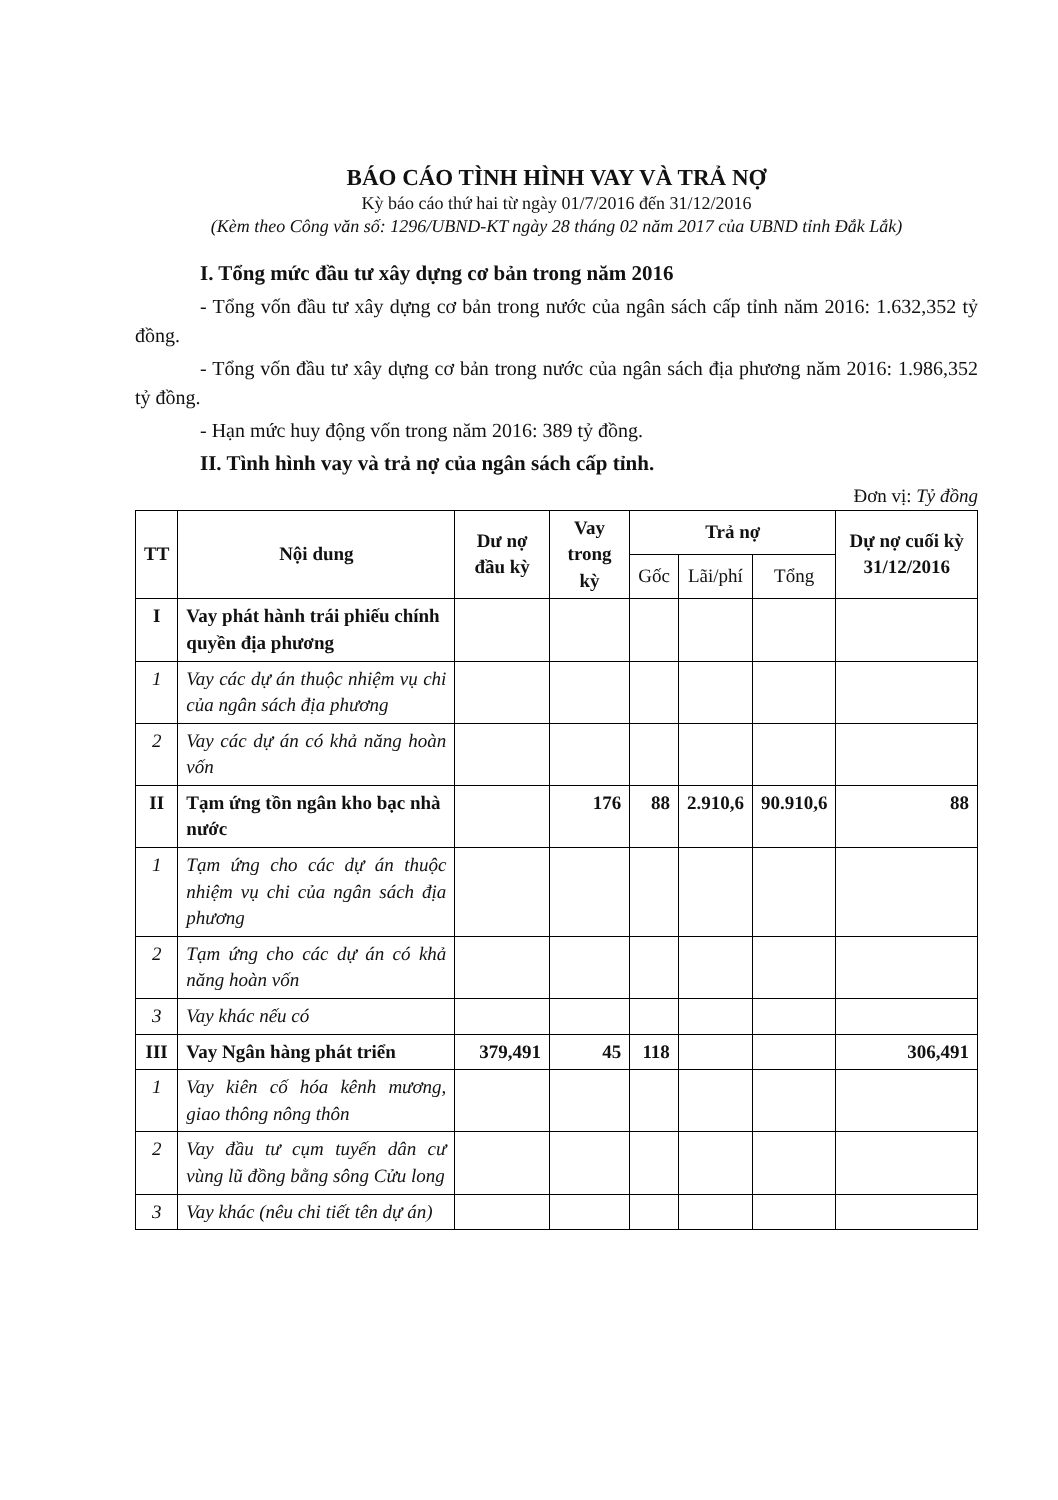BÁO CÁO TÌNH HÌNH VAY VÀ TRẢ NỢ
Kỳ báo cáo thứ hai từ ngày 01/7/2016 đến 31/12/2016
(Kèm theo Công văn số: 1296/UBND-KT ngày 28 tháng 02 năm 2017 của UBND tỉnh Đắk Lắk)
I. Tổng mức đầu tư xây dựng cơ bản trong năm 2016
- Tổng vốn đầu tư xây dựng cơ bản trong nước của ngân sách cấp tỉnh năm 2016: 1.632,352 tỷ đồng.
- Tổng vốn đầu tư xây dựng cơ bản trong nước của ngân sách địa phương năm 2016: 1.986,352 tỷ đồng.
- Hạn mức huy động vốn trong năm 2016: 389 tỷ đồng.
II. Tình hình vay và trả nợ của ngân sách cấp tỉnh.
Đơn vị: Tỷ đồng
| TT | Nội dung | Dư nợ đầu kỳ | Vay trong kỳ | Trả nợ | | | Dự nợ cuối kỳ 31/12/2016 |
| --- | --- | --- | --- | --- | --- | --- | --- |
| | | | | Gốc | Lãi/phí | Tổng | |
| I | Vay phát hành trái phiếu chính quyền địa phương | | | | | | |
| 1 | Vay các dự án thuộc nhiệm vụ chi của ngân sách địa phương | | | | | | |
| 2 | Vay các dự án có khả năng hoàn vốn | | | | | | |
| II | Tạm ứng tồn ngân kho bạc nhà nước | | 176 | 88 | 2.910,6 | 90.910,6 | 88 |
| 1 | Tạm ứng cho các dự án thuộc nhiệm vụ chi của ngân sách địa phương | | | | | | |
| 2 | Tạm ứng cho các dự án có khả năng hoàn vốn | | | | | | |
| 3 | Vay khác nếu có | | | | | | |
| III | Vay Ngân hàng phát triển | 379,491 | 45 | 118 | | | 306,491 |
| 1 | Vay kiên cố hóa kênh mương, giao thông nông thôn | | | | | | |
| 2 | Vay đầu tư cụm tuyến dân cư vùng lũ đồng bằng sông Cửu long | | | | | | |
| 3 | Vay khác (nêu chi tiết tên dự án) | | | | | | |